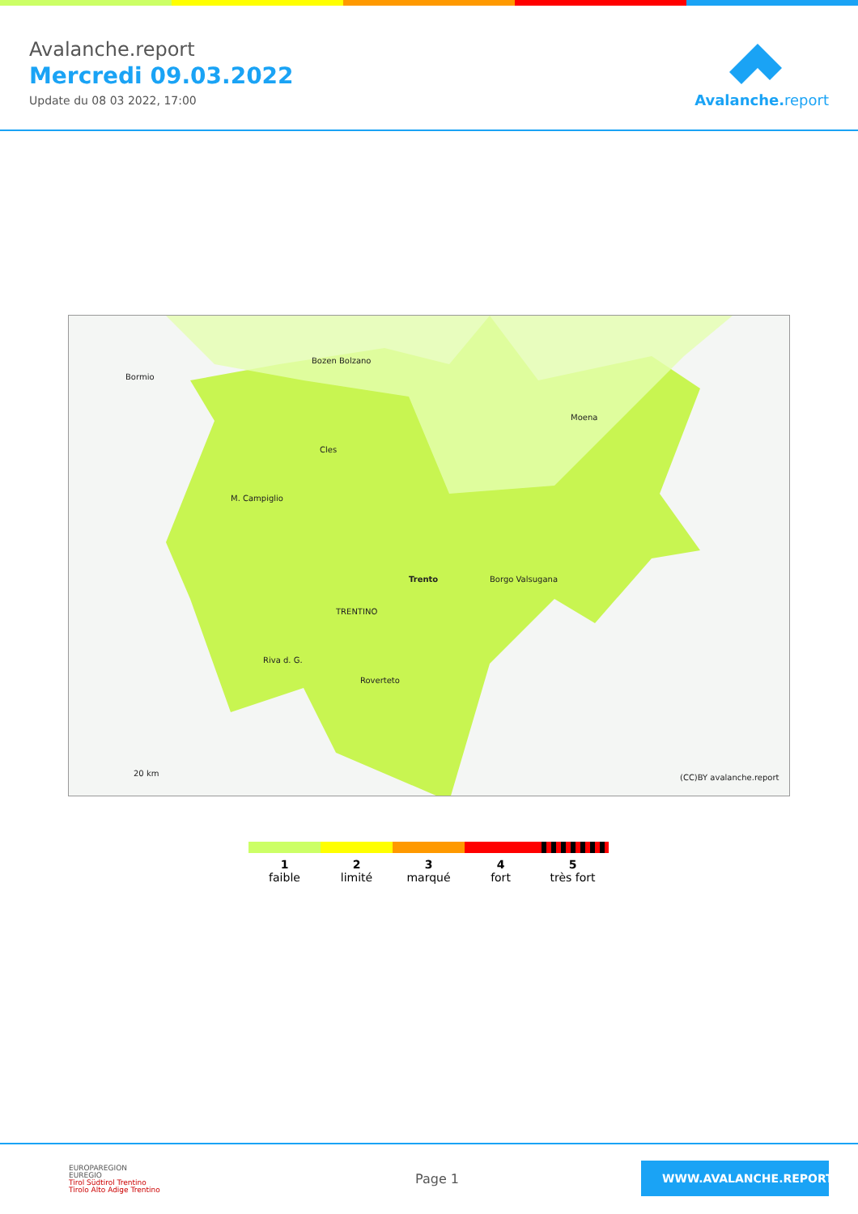Avalanche.report
Mercredi 09.03.2022
Update du 08 03 2022, 17:00
Avalanche. report
Bozen Bolzano
Bormio
Cles
Moena
M. Campiglio
Trento
TRENTINO
Borgo Valsugana
Roverteto
Riva d. G.
20 km (CC)BY avalanche.report
1
faible
2
limité
3
marqué
4
fort
5
très fort
EUROPAREGION
EUREGIO
Tirol Südtirol Trentino
Tirolo Alto Adige Trentino
Page 1
WWW.AVALANCHE.REPORT/F